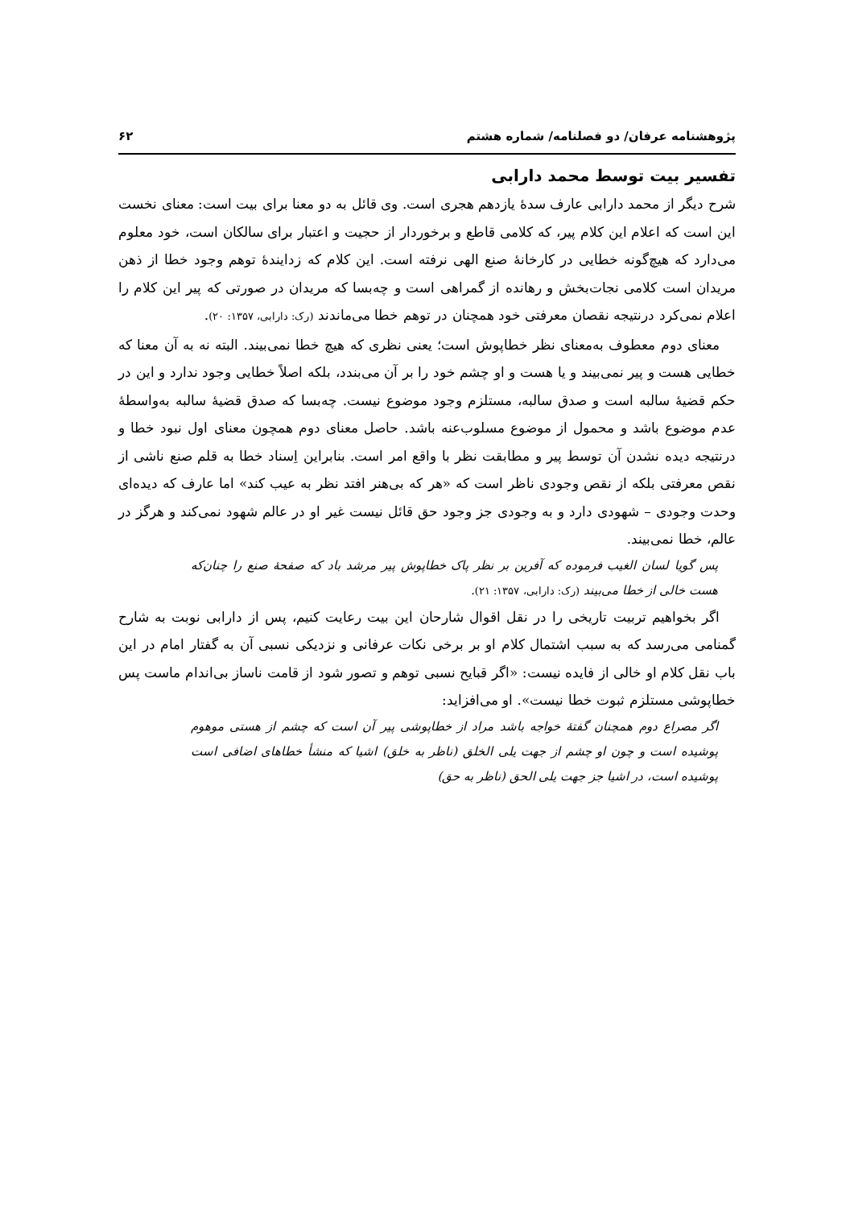پژوهشنامه عرفان/ دو فصلنامه/ شماره هشتم ۶۲
تفسیر بیت توسط محمد دارابی
شرح دیگر از محمد دارابی عارف سدهٔ یازدهم هجری است. وی قائل به دو معنا برای بیت است: معنای نخست این است که اعلام این کلام پیر، که کلامی قاطع و برخوردار از حجیت و اعتبار برای سالکان است، خود معلوم می‌دارد که هیچ‌گونه خطایی در کارخانهٔ صنع الهی نرفته است. این کلام که زدایندهٔ توهم وجود خطا از ذهن مریدان است کلامی نجات‌بخش و رهانده از گمراهی است و چه‌بسا که مریدان در صورتی که پیر این کلام را اعلام نمی‌کرد درنتیجه نقصان معرفتی خود همچنان در توهم خطا می‌ماندند (رک: دارابی، ۱۳۵۷: ۲۰).
معنای دوم معطوف به‌معنای نظر خطاپوش است؛ یعنی نظری که هیچ خطا نمی‌بیند. البته نه به آن معنا که خطایی هست و پیر نمی‌بیند و یا هست و او چشم خود را بر آن می‌بندد، بلکه اصلاً خطایی وجود ندارد و این در حکم قضیهٔ سالبه است و صدق سالبه، مستلزم وجود موضوع نیست. چه‌بسا که صدق قضیهٔ سالبه به‌واسطهٔ عدم موضوع باشد و محمول از موضوع مسلوب‌عنه باشد. حاصل معنای دوم همچون معنای اول نبود خطا و درنتیجه دیده نشدن آن توسط پیر و مطابقت نظر با واقع امر است. بنابراین اِسناد خطا به قلم صنع ناشی از نقص معرفتی بلکه از نقص وجودی ناظر است که «هر که بی‌هنر افتد نظر به عیب کند» اما عارف که دیده‌ای وحدت وجودی – شهودی دارد و به وجودی جز وجود حق قائل نیست غیر او در عالم شهود نمی‌کند و هرگز در عالم، خطا نمی‌بیند.
پس گویا لسان الغیب فرموده که آفرین بر نظر پاک خطاپوش پیر مرشد باد که صفحهٔ صنع را چنان‌که هست خالی از خطا می‌بیند (رک: دارابی، ۱۳۵۷: ۲۱).
اگر بخواهیم تربیت تاریخی را در نقل اقوال شارحان این بیت رعایت کنیم، پس از دارابی نوبت به شارح گمنامی می‌رسد که به سبب اشتمال کلام او بر برخی نکات عرفانی و نزدیکی نسبی آن به گفتار امام در این باب نقل کلام او خالی از فایده نیست: «اگر قبایح نسبی توهم و تصور شود از قامت ناساز بی‌اندام ماست پس خطاپوشی مستلزم ثبوت خطا نیست». او می‌افزاید:
اگر مصراع دوم همچنان گفتهٔ خواجه باشد مراد از خطاپوشی پیر آن است که چشم از هستی موهوم پوشیده است و چون او چشم از جهت یلی الخلق (ناظر به خلق) اشیا که منشأ خطاهای اضافی است پوشیده است، در اشیا جز جهت یلی الحق (ناظر به حق)